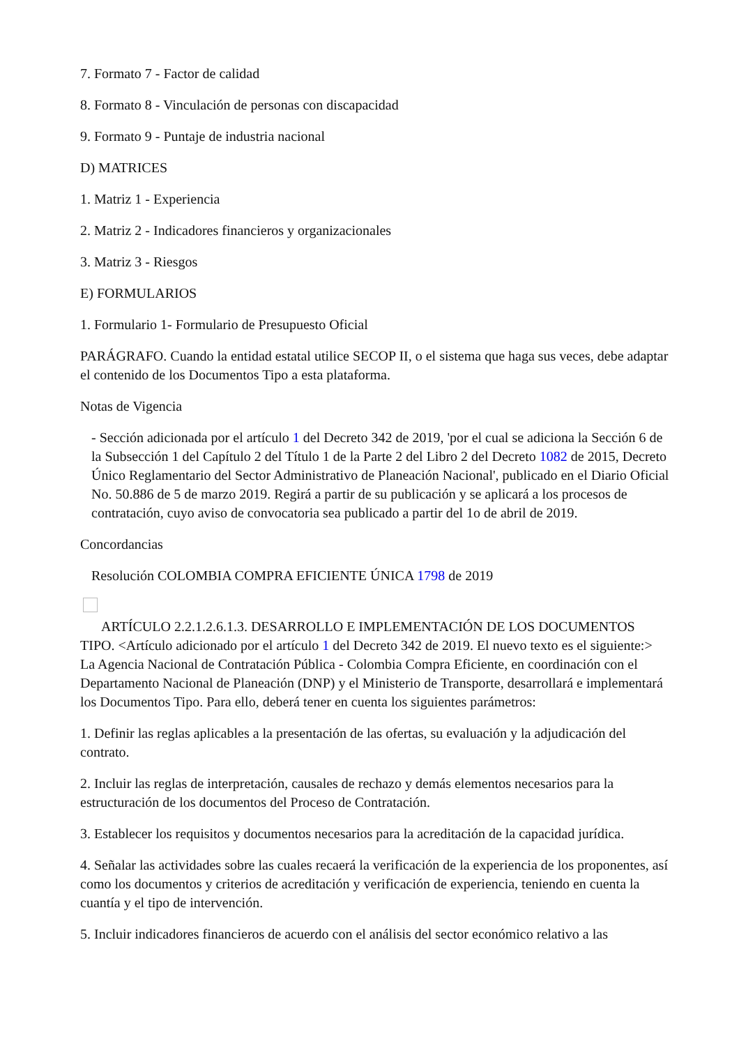7. Formato 7 - Factor de calidad
8. Formato 8 - Vinculación de personas con discapacidad
9. Formato 9 - Puntaje de industria nacional
D) MATRICES
1. Matriz 1 - Experiencia
2. Matriz 2 - Indicadores financieros y organizacionales
3. Matriz 3 - Riesgos
E) FORMULARIOS
1. Formulario 1- Formulario de Presupuesto Oficial
PARÁGRAFO. Cuando la entidad estatal utilice SECOP II, o el sistema que haga sus veces, debe adaptar el contenido de los Documentos Tipo a esta plataforma.
Notas de Vigencia
- Sección adicionada por el artículo 1 del Decreto 342 de 2019, 'por el cual se adiciona la Sección 6 de la Subsección 1 del Capítulo 2 del Título 1 de la Parte 2 del Libro 2 del Decreto 1082 de 2015, Decreto Único Reglamentario del Sector Administrativo de Planeación Nacional', publicado en el Diario Oficial No. 50.886 de 5 de marzo 2019. Regirá a partir de su publicación y se aplicará a los procesos de contratación, cuyo aviso de convocatoria sea publicado a partir del 1o de abril de 2019.
Concordancias
Resolución COLOMBIA COMPRA EFICIENTE ÚNICA 1798 de 2019
ARTÍCULO 2.2.1.2.6.1.3. DESARROLLO E IMPLEMENTACIÓN DE LOS DOCUMENTOS TIPO. <Artículo adicionado por el artículo 1 del Decreto 342 de 2019. El nuevo texto es el siguiente:> La Agencia Nacional de Contratación Pública - Colombia Compra Eficiente, en coordinación con el Departamento Nacional de Planeación (DNP) y el Ministerio de Transporte, desarrollará e implementará los Documentos Tipo. Para ello, deberá tener en cuenta los siguientes parámetros:
1. Definir las reglas aplicables a la presentación de las ofertas, su evaluación y la adjudicación del contrato.
2. Incluir las reglas de interpretación, causales de rechazo y demás elementos necesarios para la estructuración de los documentos del Proceso de Contratación.
3. Establecer los requisitos y documentos necesarios para la acreditación de la capacidad jurídica.
4. Señalar las actividades sobre las cuales recaerá la verificación de la experiencia de los proponentes, así como los documentos y criterios de acreditación y verificación de experiencia, teniendo en cuenta la cuantía y el tipo de intervención.
5. Incluir indicadores financieros de acuerdo con el análisis del sector económico relativo a las